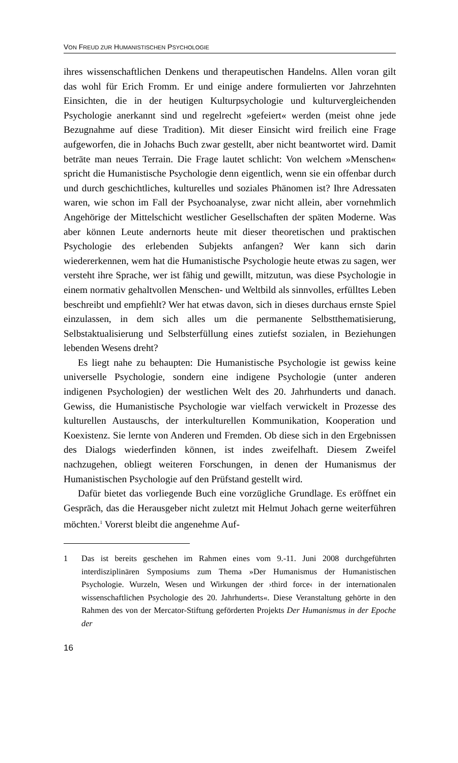VON FREUD ZUR HUMANISTISCHEN PSYCHOLOGIE
ihres wissenschaftlichen Denkens und therapeutischen Handelns. Allen voran gilt das wohl für Erich Fromm. Er und einige andere formulierten vor Jahrzehnten Einsichten, die in der heutigen Kulturpsychologie und kulturvergleichenden Psychologie anerkannt sind und regelrecht »gefeiert« werden (meist ohne jede Bezugnahme auf diese Tradition). Mit dieser Einsicht wird freilich eine Frage aufgeworfen, die in Johachs Buch zwar gestellt, aber nicht beantwortet wird. Damit beträte man neues Terrain. Die Frage lautet schlicht: Von welchem »Menschen« spricht die Humanistische Psychologie denn eigentlich, wenn sie ein offenbar durch und durch geschichtliches, kulturelles und soziales Phänomen ist? Ihre Adressaten waren, wie schon im Fall der Psychoanalyse, zwar nicht allein, aber vornehmlich Angehörige der Mittelschicht westlicher Gesellschaften der späten Moderne. Was aber können Leute andernorts heute mit dieser theoretischen und praktischen Psychologie des erlebenden Subjekts anfangen? Wer kann sich darin wiedererkennen, wem hat die Humanistische Psychologie heute etwas zu sagen, wer versteht ihre Sprache, wer ist fähig und gewillt, mitzutun, was diese Psychologie in einem normativ gehaltvollen Menschen- und Weltbild als sinnvolles, erfülltes Leben beschreibt und empfiehlt? Wer hat etwas davon, sich in dieses durchaus ernste Spiel einzulassen, in dem sich alles um die permanente Selbstthematisierung, Selbstaktualisierung und Selbsterfüllung eines zutiefst sozialen, in Beziehungen lebenden Wesens dreht?
Es liegt nahe zu behaupten: Die Humanistische Psychologie ist gewiss keine universelle Psychologie, sondern eine indigene Psychologie (unter anderen indigenen Psychologien) der westlichen Welt des 20. Jahrhunderts und danach. Gewiss, die Humanistische Psychologie war vielfach verwickelt in Prozesse des kulturellen Austauschs, der interkulturellen Kommunikation, Kooperation und Koexistenz. Sie lernte von Anderen und Fremden. Ob diese sich in den Ergebnissen des Dialogs wiederfinden können, ist indes zweifelhaft. Diesem Zweifel nachzugehen, obliegt weiteren Forschungen, in denen der Humanismus der Humanistischen Psychologie auf den Prüfstand gestellt wird.
Dafür bietet das vorliegende Buch eine vorzügliche Grundlage. Es eröffnet ein Gespräch, das die Herausgeber nicht zuletzt mit Helmut Johach gerne weiterführen möchten.<sup>1</sup> Vorerst bleibt die angenehme Auf-
1 Das ist bereits geschehen im Rahmen eines vom 9.-11. Juni 2008 durchgeführten interdisziplinären Symposiums zum Thema »Der Humanismus der Humanistischen Psychologie. Wurzeln, Wesen und Wirkungen der ›third force‹ in der internationalen wissenschaftlichen Psychologie des 20. Jahrhunderts«. Diese Veranstaltung gehörte in den Rahmen des von der Mercator-Stiftung geförderten Projekts Der Humanismus in der Epoche der
16